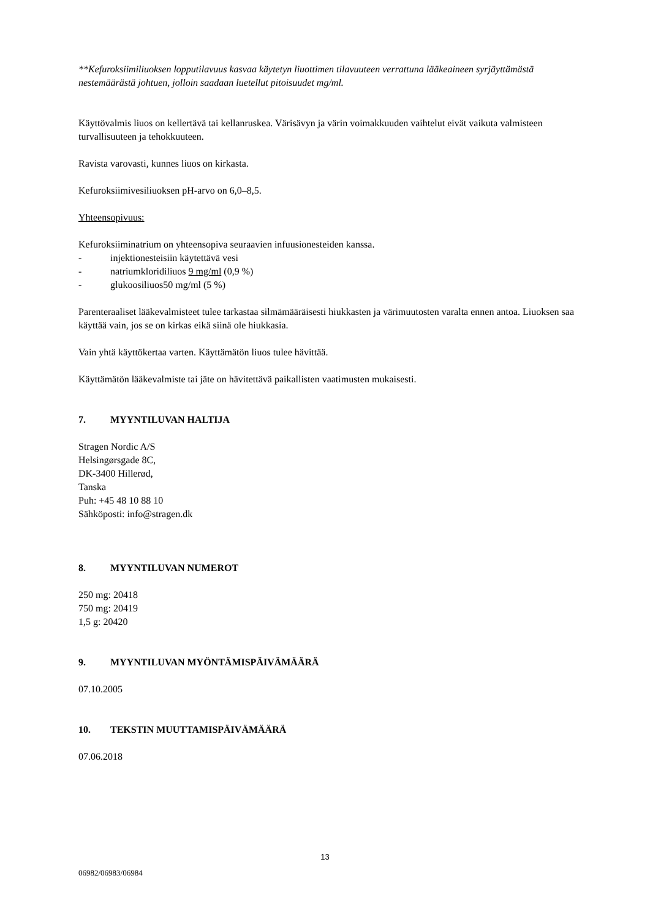**Kefuroksiimiliuoksen lopputilavuus kasvaa käytetyn liuottimen tilavuuteen verrattuna lääkeaineen syrjäyttämästä nestemäärästä johtuen, jolloin saadaan luetellut pitoisuudet mg/ml.
Käyttövalmis liuos on kellertävä tai kellanruskea. Värisävyn ja värin voimakkuuden vaihtelut eivät vaikuta valmisteen turvallisuuteen ja tehokkuuteen.
Ravista varovasti, kunnes liuos on kirkasta.
Kefuroksiimivesiliuoksen pH-arvo on 6,0–8,5.
Yhteensopivuus:
Kefuroksiiminatrium on yhteensopiva seuraavien infuusionesteiden kanssa.
- injektionesteisiin käytettävä vesi
- natriumkloridiliuos 9 mg/ml (0,9 %)
- glukoosiliuos50 mg/ml (5 %)
Parenteraaliset lääkevalmisteet tulee tarkastaa silmämääräisesti hiukkasten ja värimuutosten varalta ennen antoa. Liuoksen saa käyttää vain, jos se on kirkas eikä siinä ole hiukkasia.
Vain yhtä käyttökertaa varten. Käyttämätön liuos tulee hävittää.
Käyttämätön lääkevalmiste tai jäte on hävitettävä paikallisten vaatimusten mukaisesti.
7. MYYNTILUVAN HALTIJA
Stragen Nordic A/S
Helsingørsgade 8C,
DK-3400 Hillerød,
Tanska
Puh: +45 48 10 88 10
Sähköposti: info@stragen.dk
8. MYYNTILUVAN NUMEROT
250 mg: 20418
750 mg: 20419
1,5 g: 20420
9. MYYNTILUVAN MYÖNTÄMISPÄIVÄMÄÄRÄ
07.10.2005
10. TEKSTIN MUUTTAMISPÄIVÄMÄÄRÄ
07.06.2018
13
06982/06983/06984